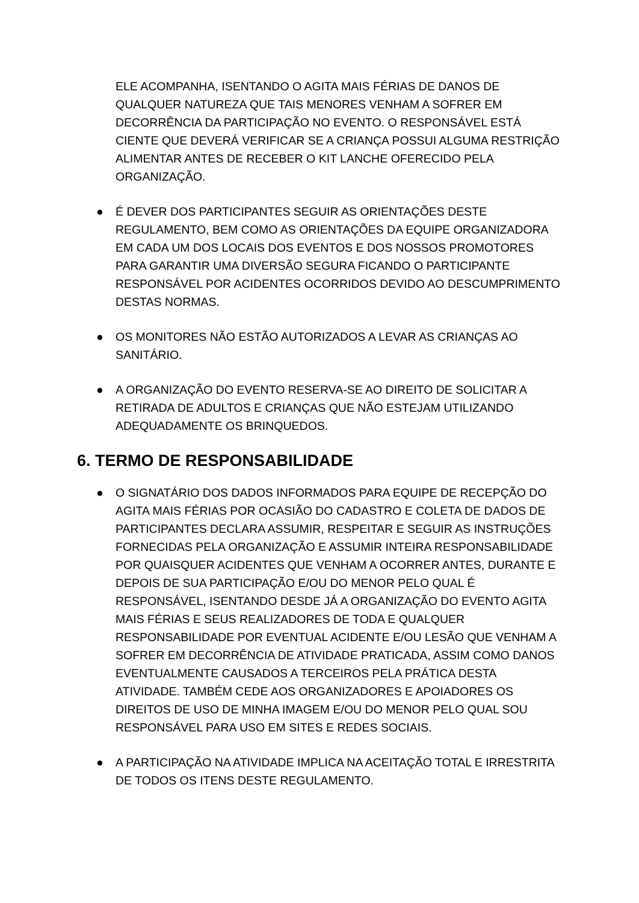ELE ACOMPANHA, ISENTANDO O AGITA MAIS FÉRIAS DE DANOS DE QUALQUER NATUREZA QUE TAIS MENORES VENHAM A SOFRER EM DECORRÊNCIA DA PARTICIPAÇÃO NO EVENTO. O RESPONSÁVEL ESTÁ CIENTE QUE DEVERÁ VERIFICAR SE A CRIANÇA POSSUI ALGUMA RESTRIÇÃO ALIMENTAR ANTES DE RECEBER O KIT LANCHE OFERECIDO PELA ORGANIZAÇÃO.
● É DEVER DOS PARTICIPANTES SEGUIR AS ORIENTAÇÕES DESTE REGULAMENTO, BEM COMO AS ORIENTAÇÕES DA EQUIPE ORGANIZADORA EM CADA UM DOS LOCAIS DOS EVENTOS E DOS NOSSOS PROMOTORES PARA GARANTIR UMA DIVERSÃO SEGURA FICANDO O PARTICIPANTE RESPONSÁVEL POR ACIDENTES OCORRIDOS DEVIDO AO DESCUMPRIMENTO DESTAS NORMAS.
● OS MONITORES NÃO ESTÃO AUTORIZADOS A LEVAR AS CRIANÇAS AO SANITÁRIO.
● A ORGANIZAÇÃO DO EVENTO RESERVA-SE AO DIREITO DE SOLICITAR A RETIRADA DE ADULTOS E CRIANÇAS QUE NÃO ESTEJAM UTILIZANDO ADEQUADAMENTE OS BRINQUEDOS.
6. TERMO DE RESPONSABILIDADE
● O SIGNATÁRIO DOS DADOS INFORMADOS PARA EQUIPE DE RECEPÇÃO DO AGITA MAIS FÉRIAS POR OCASIÃO DO CADASTRO E COLETA DE DADOS DE PARTICIPANTES DECLARA ASSUMIR, RESPEITAR E SEGUIR AS INSTRUÇÕES FORNECIDAS PELA ORGANIZAÇÃO E ASSUMIR INTEIRA RESPONSABILIDADE POR QUAISQUER ACIDENTES QUE VENHAM A OCORRER ANTES, DURANTE E DEPOIS DE SUA PARTICIPAÇÃO E/OU DO MENOR PELO QUAL É RESPONSÁVEL, ISENTANDO DESDE JÁ A ORGANIZAÇÃO DO EVENTO AGITA MAIS FÉRIAS E SEUS REALIZADORES DE TODA E QUALQUER RESPONSABILIDADE POR EVENTUAL ACIDENTE E/OU LESÃO QUE VENHAM A SOFRER EM DECORRÊNCIA DE ATIVIDADE PRATICADA, ASSIM COMO DANOS EVENTUALMENTE CAUSADOS A TERCEIROS PELA PRÁTICA DESTA ATIVIDADE. TAMBÉM CEDE AOS ORGANIZADORES E APOIADORES OS DIREITOS DE USO DE MINHA IMAGEM E/OU DO MENOR PELO QUAL SOU RESPONSÁVEL PARA USO EM SITES E REDES SOCIAIS.
● A PARTICIPAÇÃO NA ATIVIDADE IMPLICA NA ACEITAÇÃO TOTAL E IRRESTRITA DE TODOS OS ITENS DESTE REGULAMENTO.